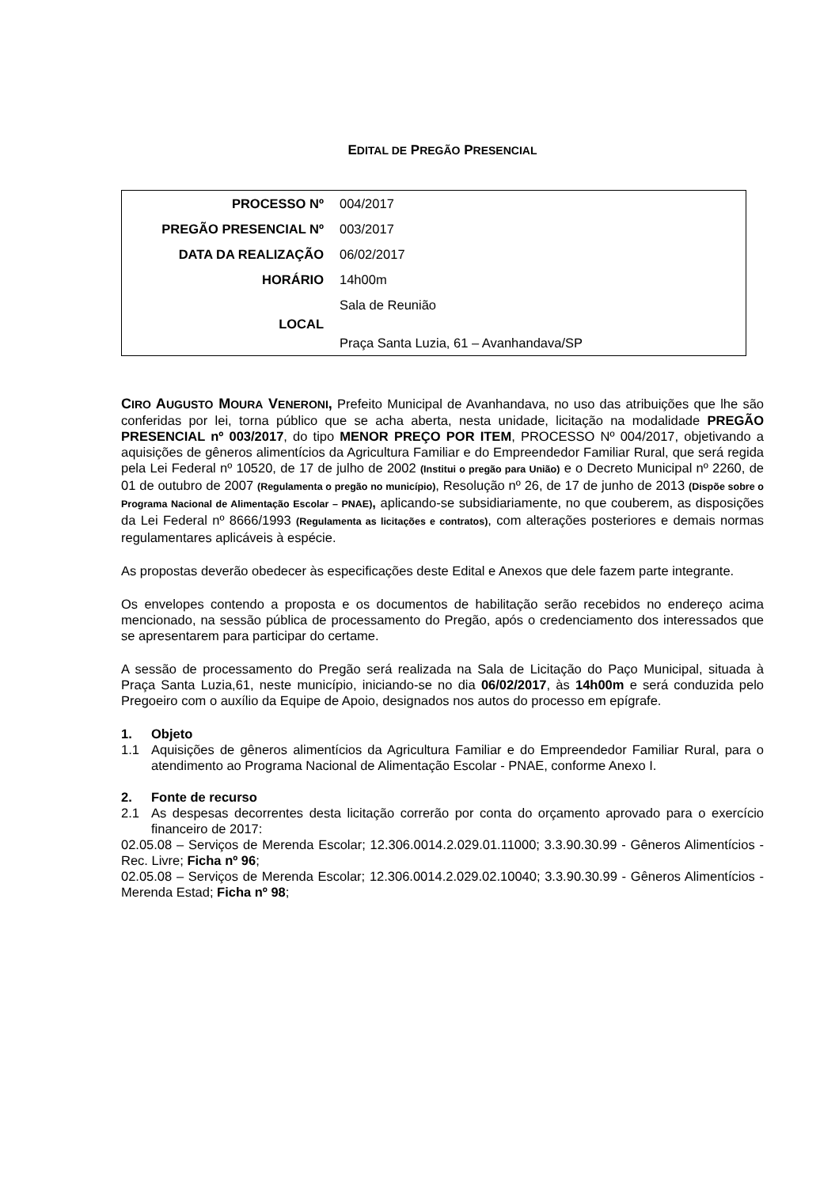EDITAL DE PREGÃO PRESENCIAL
| PROCESSO Nº | 004/2017 |
| PREGÃO PRESENCIAL Nº | 003/2017 |
| DATA DA REALIZAÇÃO | 06/02/2017 |
| HORÁRIO | 14h00m |
| LOCAL | Sala de Reunião Praça Santa Luzia, 61 – Avanhandava/SP |
CIRO AUGUSTO MOURA VENERONI, Prefeito Municipal de Avanhandava, no uso das atribuições que lhe são conferidas por lei, torna público que se acha aberta, nesta unidade, licitação na modalidade PREGÃO PRESENCIAL nº 003/2017, do tipo MENOR PREÇO POR ITEM, PROCESSO Nº 004/2017, objetivando a aquisições de gêneros alimentícios da Agricultura Familiar e do Empreendedor Familiar Rural, que será regida pela Lei Federal nº 10520, de 17 de julho de 2002 (Institui o pregão para União) e o Decreto Municipal nº 2260, de 01 de outubro de 2007 (Regulamenta o pregão no município), Resolução nº 26, de 17 de junho de 2013 (Dispõe sobre o Programa Nacional de Alimentação Escolar – PNAE), aplicando-se subsidiariamente, no que couberem, as disposições da Lei Federal nº 8666/1993 (Regulamenta as licitações e contratos), com alterações posteriores e demais normas regulamentares aplicáveis à espécie.
As propostas deverão obedecer às especificações deste Edital e Anexos que dele fazem parte integrante.
Os envelopes contendo a proposta e os documentos de habilitação serão recebidos no endereço acima mencionado, na sessão pública de processamento do Pregão, após o credenciamento dos interessados que se apresentarem para participar do certame.
A sessão de processamento do Pregão será realizada na Sala de Licitação do Paço Municipal, situada à Praça Santa Luzia,61, neste município, iniciando-se no dia 06/02/2017, às 14h00m e será conduzida pelo Pregoeiro com o auxílio da Equipe de Apoio, designados nos autos do processo em epígrafe.
1. Objeto
1.1 Aquisições de gêneros alimentícios da Agricultura Familiar e do Empreendedor Familiar Rural, para o atendimento ao Programa Nacional de Alimentação Escolar - PNAE, conforme Anexo I.
2. Fonte de recurso
2.1 As despesas decorrentes desta licitação correrão por conta do orçamento aprovado para o exercício financeiro de 2017:
02.05.08 – Serviços de Merenda Escolar; 12.306.0014.2.029.01.11000; 3.3.90.30.99 - Gêneros Alimentícios - Rec. Livre; Ficha nº 96;
02.05.08 – Serviços de Merenda Escolar; 12.306.0014.2.029.02.10040; 3.3.90.30.99 - Gêneros Alimentícios - Merenda Estad; Ficha nº 98;